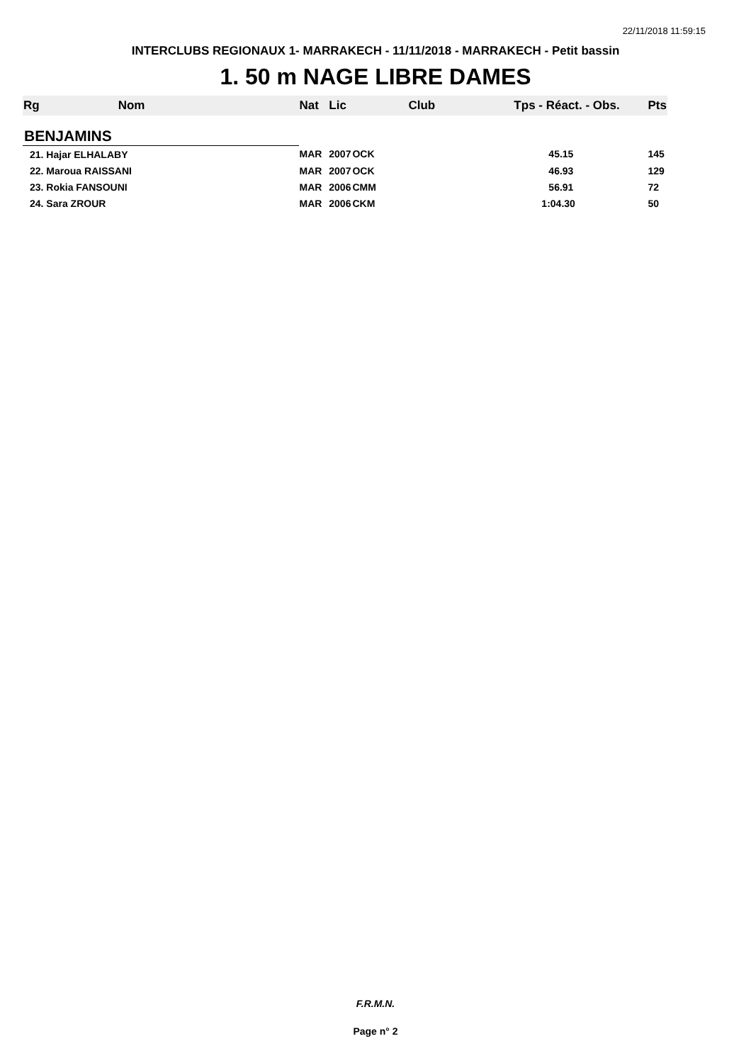22/11/2018 11:59:15
INTERCLUBS REGIONAUX 1- MARRAKECH - 11/11/2018 - MARRAKECH - Petit bassin
1. 50 m NAGE LIBRE DAMES
| Rg | Nom | Nat | Lic | Club | Tps - Réact. - Obs. | Pts |
| --- | --- | --- | --- | --- | --- | --- |
| BENJAMINS | | | | | | |
| 21. Hajar ELHALABY | | MAR | 2007 | OCK | 45.15 | 145 |
| 22. Maroua RAISSANI | | MAR | 2007 | OCK | 46.93 | 129 |
| 23. Rokia FANSOUNI | | MAR | 2006 | CMM | 56.91 | 72 |
| 24. Sara ZROUR | | MAR | 2006 | CKM | 1:04.30 | 50 |
F.R.M.N.
Page n° 2